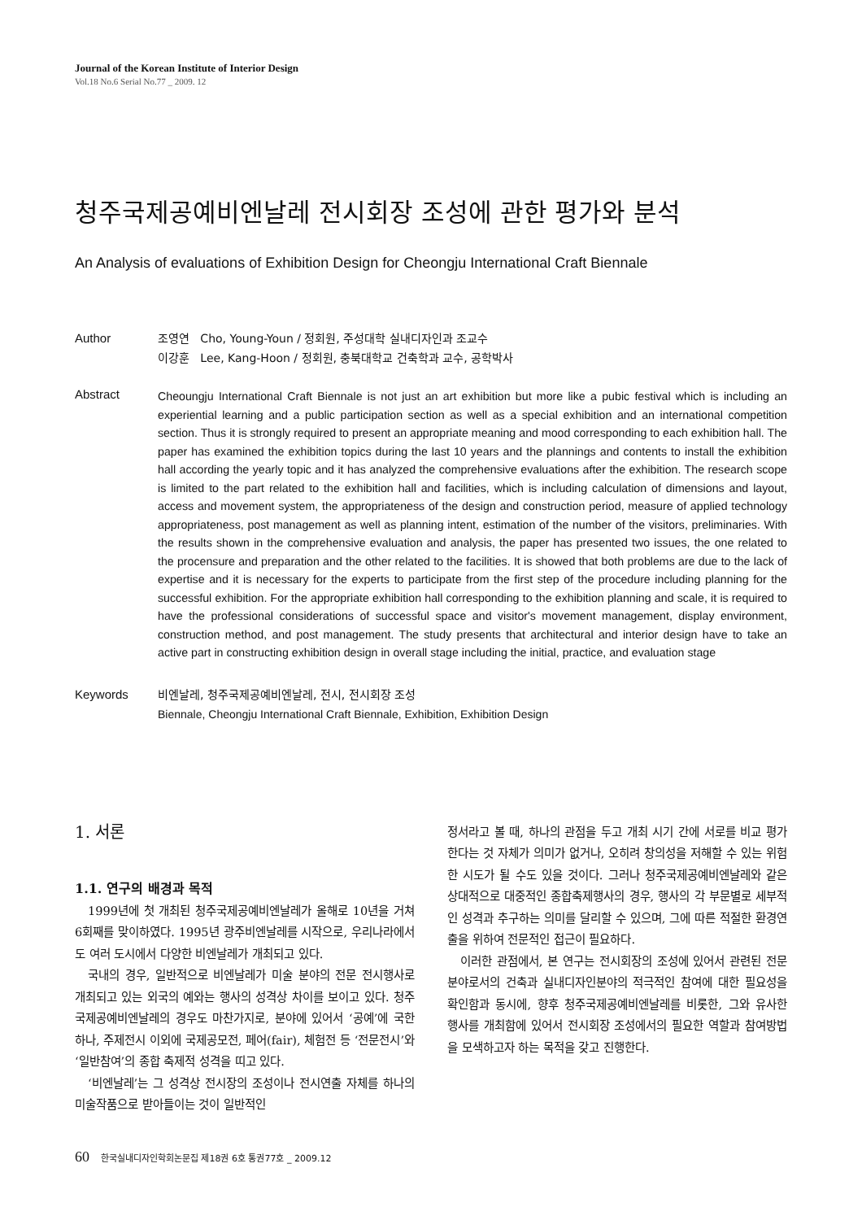Journal of the Korean Institute of Interior Design
Vol.18 No.6 Serial No.77 _ 2009. 12
청주국제공예비엔날레 전시회장 조성에 관한 평가와 분석
An Analysis of evaluations of Exhibition Design for Cheongju International Craft Biennale
Author 조영연 Cho, Young-Youn / 정회원, 주성대학 실내디자인과 조교수
이강훈 Lee, Kang-Hoon / 정회원, 충북대학교 건축학과 교수, 공학박사
Abstract
Cheoungju International Craft Biennale is not just an art exhibition but more like a pubic festival which is including an experiential learning and a public participation section as well as a special exhibition and an international competition section. Thus it is strongly required to present an appropriate meaning and mood corresponding to each exhibition hall. The paper has examined the exhibition topics during the last 10 years and the plannings and contents to install the exhibition hall according the yearly topic and it has analyzed the comprehensive evaluations after the exhibition. The research scope is limited to the part related to the exhibition hall and facilities, which is including calculation of dimensions and layout, access and movement system, the appropriateness of the design and construction period, measure of applied technology appropriateness, post management as well as planning intent, estimation of the number of the visitors, preliminaries. With the results shown in the comprehensive evaluation and analysis, the paper has presented two issues, the one related to the procensure and preparation and the other related to the facilities. It is showed that both problems are due to the lack of expertise and it is necessary for the experts to participate from the first step of the procedure including planning for the successful exhibition. For the appropriate exhibition hall corresponding to the exhibition planning and scale, it is required to have the professional considerations of successful space and visitor's movement management, display environment, construction method, and post management. The study presents that architectural and interior design have to take an active part in constructing exhibition design in overall stage including the initial, practice, and evaluation stage
Keywords 비엔날레, 청주국제공예비엔날레, 전시, 전시회장 조성
Biennale, Cheongju International Craft Biennale, Exhibition, Exhibition Design
1. 서론
1.1. 연구의 배경과 목적
1999년에 첫 개최된 청주국제공예비엔날레가 올해로 10년을 거쳐 6회째를 맞이하였다. 1995년 광주비엔날레를 시작으로, 우리나라에서도 여러 도시에서 다양한 비엔날레가 개최되고 있다.
국내의 경우, 일반적으로 비엔날레가 미술 분야의 전문 전시행사로 개최되고 있는 외국의 예와는 행사의 성격상 차이를 보이고 있다. 청주국제공예비엔날레의 경우도 마찬가지로, 분야에 있어서 ‘공예’에 국한하나, 주제전시 이외에 국제공모전, 페어(fair), 체험전 등 ‘전문전시’와 ‘일반참여’의 종합 축제적 성격을 띠고 있다.
‘비엔날레’는 그 성격상 전시장의 조성이나 전시연출 자체를 하나의 미술작품으로 받아들이는 것이 일반적인
정서라고 볼 때, 하나의 관점을 두고 개최 시기 간에 서로를 비교 평가한다는 것 자체가 의미가 없거나, 오히려 창의성을 저해할 수 있는 위험한 시도가 될 수도 있을 것이다. 그러나 청주국제공예비엔날레와 같은 상대적으로 대중적인 종합축제행사의 경우, 행사의 각 부문별로 세부적인 성격과 추구하는 의미를 달리할 수 있으며, 그에 따른 적절한 환경연출을 위하여 전문적인 접근이 필요하다.
이러한 관점에서, 본 연구는 전시회장의 조성에 있어서 관련된 전문분야로서의 건축과 실내디자인분야의 적극적인 참여에 대한 필요성을 확인함과 동시에, 향후 청주국제공예비엔날레를 비롯한, 그와 유사한 행사를 개최함에 있어서 전시회장 조성에서의 필요한 역할과 참여방법을 모색하고자 하는 목적을 갖고 진행한다.
60 한국실내디자인학회논문집 제18권 6호 통권77호 _ 2009.12